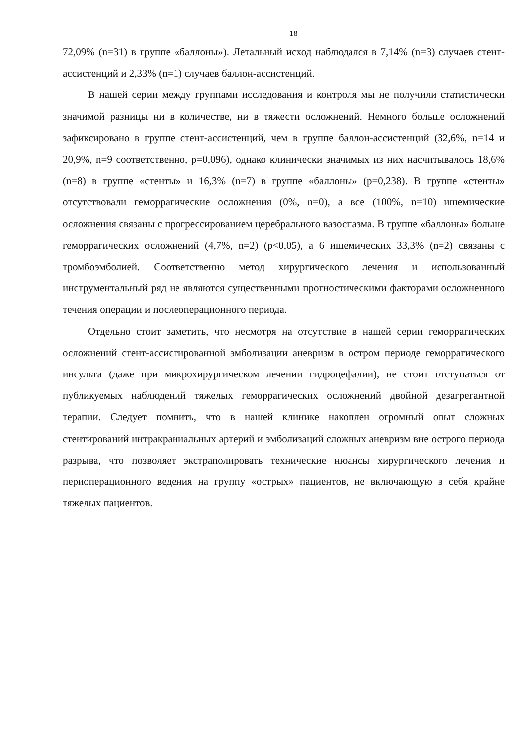18
72,09% (n=31) в группе «баллоны»). Летальный исход наблюдался в 7,14% (n=3) случаев стент-ассистенций и 2,33% (n=1) случаев баллон-ассистенций.
В нашей серии между группами исследования и контроля мы не получили статистически значимой разницы ни в количестве, ни в тяжести осложнений. Немного больше осложнений зафиксировано в группе стент-ассистенций, чем в группе баллон-ассистенций (32,6%, n=14 и 20,9%, n=9 соответственно, p=0,096), однако клинически значимых из них насчитывалось 18,6% (n=8) в группе «стенты» и 16,3% (n=7) в группе «баллоны» (p=0,238). В группе «стенты» отсутствовали геморрагические осложнения (0%, n=0), а все (100%, n=10) ишемические осложнения связаны с прогрессированием церебрального вазоспазма. В группе «баллоны» больше геморрагических осложнений (4,7%, n=2) (p<0,05), а 6 ишемических 33,3% (n=2) связаны с тромбоэмболией. Соответственно метод хирургического лечения и использованный инструментальный ряд не являются существенными прогностическими факторами осложненного течения операции и послеоперационного периода.
Отдельно стоит заметить, что несмотря на отсутствие в нашей серии геморрагических осложнений стент-ассистированной эмболизации аневризм в остром периоде геморрагического инсульта (даже при микрохирургическом лечении гидроцефалии), не стоит отступаться от публикуемых наблюдений тяжелых геморрагических осложнений двойной дезагрегантной терапии. Следует помнить, что в нашей клинике накоплен огромный опыт сложных стентирований интракраниальных артерий и эмболизаций сложных аневризм вне острого периода разрыва, что позволяет экстраполировать технические нюансы хирургического лечения и периоперационного ведения на группу «острых» пациентов, не включающую в себя крайне тяжелых пациентов.